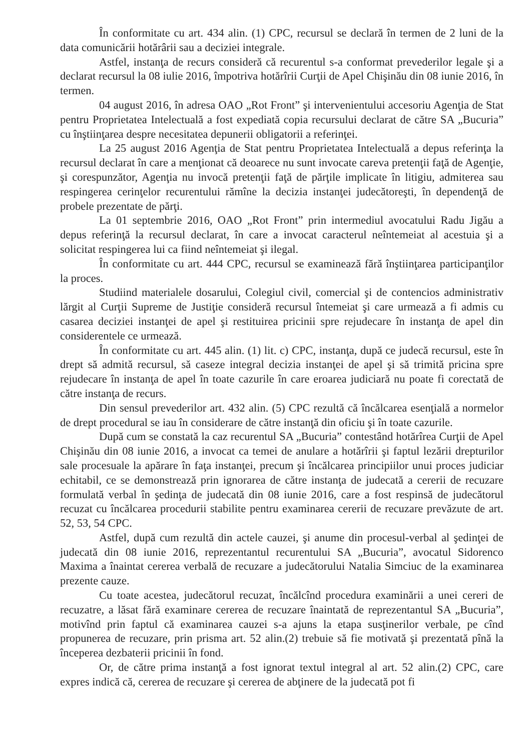În conformitate cu art. 434 alin. (1) CPC, recursul se declară în termen de 2 luni de la data comunicării hotărârii sau a deciziei integrale.
Astfel, instanţa de recurs consideră că recurentul s-a conformat prevederilor legale şi a declarat recursul la 08 iulie 2016, împotriva hotărîrii Curţii de Apel Chişinău din 08 iunie 2016, în termen.
04 august 2016, în adresa OAO „Rot Front” şi intervenientului accesoriu Agenţia de Stat pentru Proprietatea Intelectuală a fost expediată copia recursului declarat de către SA „Bucuria” cu înştiinţarea despre necesitatea depunerii obligatorii a referinţei.
La 25 august 2016 Agenţia de Stat pentru Proprietatea Intelectuală a depus referinţa la recursul declarat în care a menţionat că deoarece nu sunt invocate careva pretenţii faţă de Agenţie, şi corespunzător, Agenţia nu invocă pretenţii faţă de părţile implicate în litigiu, admiterea sau respingerea cerinţelor recurentului rămîne la decizia instanţei judecătoreşti, în dependenţă de probele prezentate de părţi.
La 01 septembrie 2016, OAO „Rot Front” prin intermediul avocatului Radu Jigău a depus referinţă la recursul declarat, în care a invocat caracterul neîntemeiat al acestuia şi a solicitat respingerea lui ca fiind neîntemeiat şi ilegal.
În conformitate cu art. 444 CPC, recursul se examinează fără înştiinţarea participanţilor la proces.
Studiind materialele dosarului, Colegiul civil, comercial şi de contencios administrativ lărgit al Curţii Supreme de Justiţie consideră recursul întemeiat şi care urmează a fi admis cu casarea deciziei instanţei de apel şi restituirea pricinii spre rejudecare în instanţa de apel din considerentele ce urmează.
În conformitate cu art. 445 alin. (1) lit. c) CPC, instanţa, după ce judecă recursul, este în drept să admită recursul, să caseze integral decizia instanţei de apel şi să trimită pricina spre rejudecare în instanţa de apel în toate cazurile în care eroarea judiciară nu poate fi corectată de către instanţa de recurs.
Din sensul prevederilor art. 432 alin. (5) CPC rezultă că încălcarea esenţială a normelor de drept procedural se iau în considerare de către instanţă din oficiu şi în toate cazurile.
După cum se constată la caz recurentul SA „Bucuria” contestând hotărîrea Curţii de Apel Chişinău din 08 iunie 2016, a invocat ca temei de anulare a hotărîrii şi faptul lezării drepturilor sale procesuale la apărare în faţa instanţei, precum şi încălcarea principiilor unui proces judiciar echitabil, ce se demonstrează prin ignorarea de către instanţa de judecată a cererii de recuzare formulată verbal în şedinţa de judecată din 08 iunie 2016, care a fost respinsă de judecătorul recuzat cu încălcarea procedurii stabilite pentru examinarea cererii de recuzare prevăzute de art. 52, 53, 54 CPC.
Astfel, după cum rezultă din actele cauzei, şi anume din procesul-verbal al şedinţei de judecată din 08 iunie 2016, reprezentantul recurentului SA „Bucuria”, avocatul Sidorenco Maxima a înaintat cererea verbală de recuzare a judecătorului Natalia Simciuc de la examinarea prezente cauze.
Cu toate acestea, judecătorul recuzat, încălcînd procedura examinării a unei cereri de recuzatre, a lăsat fără examinare cererea de recuzare înaintată de reprezentantul SA „Bucuria”, motivînd prin faptul că examinarea cauzei s-a ajuns la etapa susţinerilor verbale, pe cînd propunerea de recuzare, prin prisma art. 52 alin.(2) trebuie să fie motivată şi prezentată pînă la începerea dezbaterii pricinii în fond.
Or, de către prima instanţă a fost ignorat textul integral al art. 52 alin.(2) CPC, care expres indică că, cererea de recuzare şi cererea de abţinere de la judecată pot fi